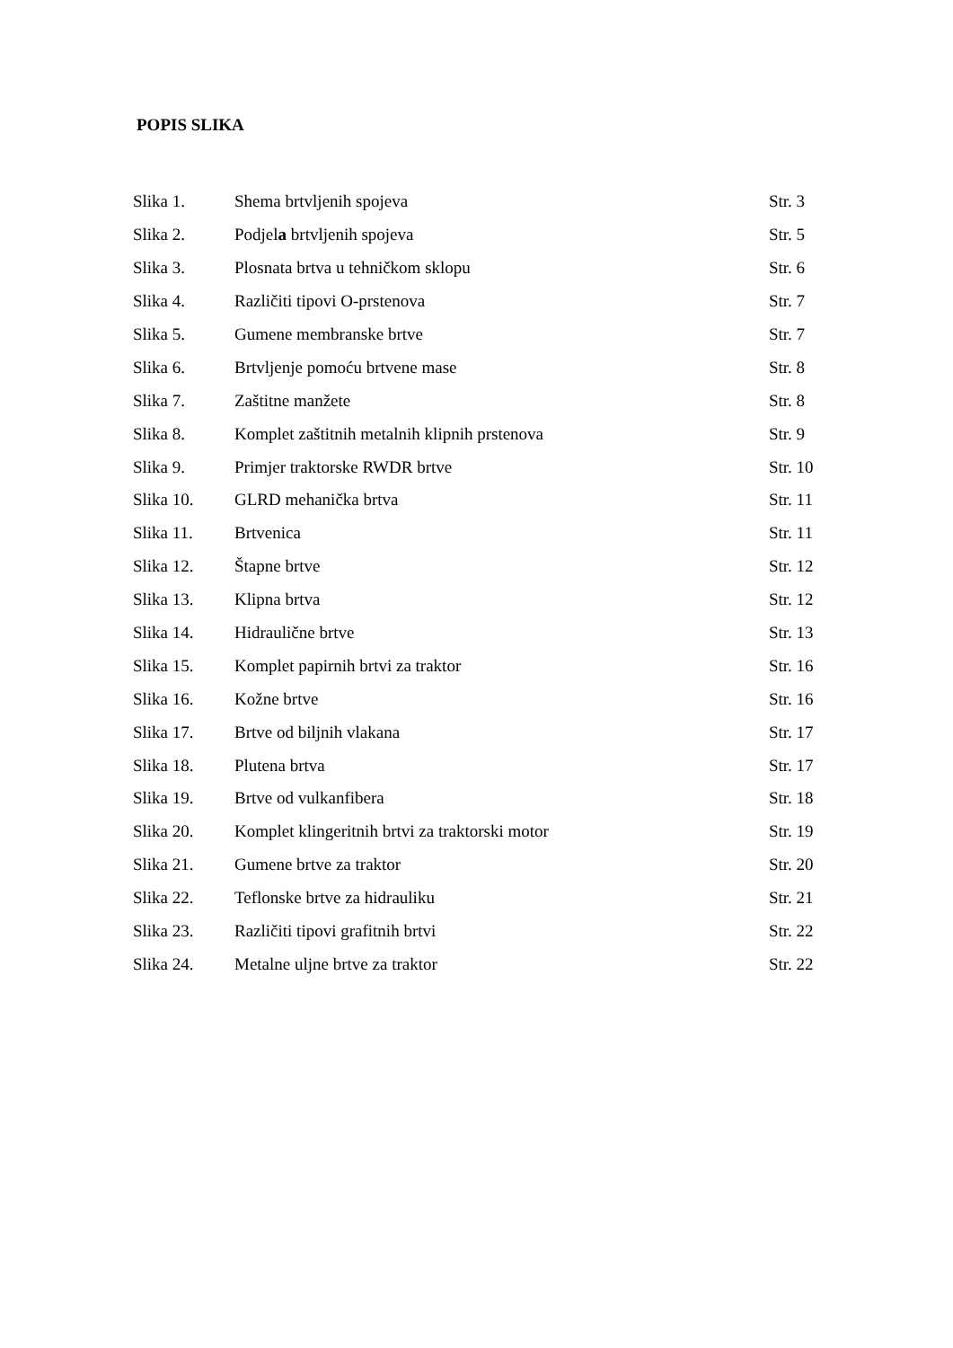POPIS SLIKA
| Slika 1. | Shema brtvljenih spojeva | Str. 3 |
| Slika 2. | Podjel a brtvljenih spojeva | Str. 5 |
| Slika 3. | Plosnata brtva u tehničkom sklopu | Str. 6 |
| Slika 4. | Različiti tipovi O-prstenova | Str. 7 |
| Slika 5. | Gumene membranske brtve | Str. 7 |
| Slika 6. | Brtvljenje pomoću brtvene mase | Str. 8 |
| Slika 7. | Zaštitne manžete | Str. 8 |
| Slika 8. | Komplet zaštitnih metalnih klipnih prstenova | Str. 9 |
| Slika 9. | Primjer traktorske RWDR brtve | Str. 10 |
| Slika 10. | GLRD mehanička brtva | Str. 11 |
| Slika 11. | Brtvenica | Str. 11 |
| Slika 12. | Štapne brtve | Str. 12 |
| Slika 13. | Klipna brtva | Str. 12 |
| Slika 14. | Hidraulične brtve | Str. 13 |
| Slika 15. | Komplet papirnih brtvi za traktor | Str. 16 |
| Slika 16. | Kožne brtve | Str. 16 |
| Slika 17. | Brtve od biljnih vlakana | Str. 17 |
| Slika 18. | Plutena brtva | Str. 17 |
| Slika 19. | Brtve od vulkanfibera | Str. 18 |
| Slika 20. | Komplet klingeritnih brtvi za traktorski motor | Str. 19 |
| Slika 21. | Gumene brtve za traktor | Str. 20 |
| Slika 22. | Teflonske brtve za hidrauliku | Str. 21 |
| Slika 23. | Različiti tipovi grafitnih brtvi | Str. 22 |
| Slika 24. | Metalne uljne brtve za traktor | Str. 22 |